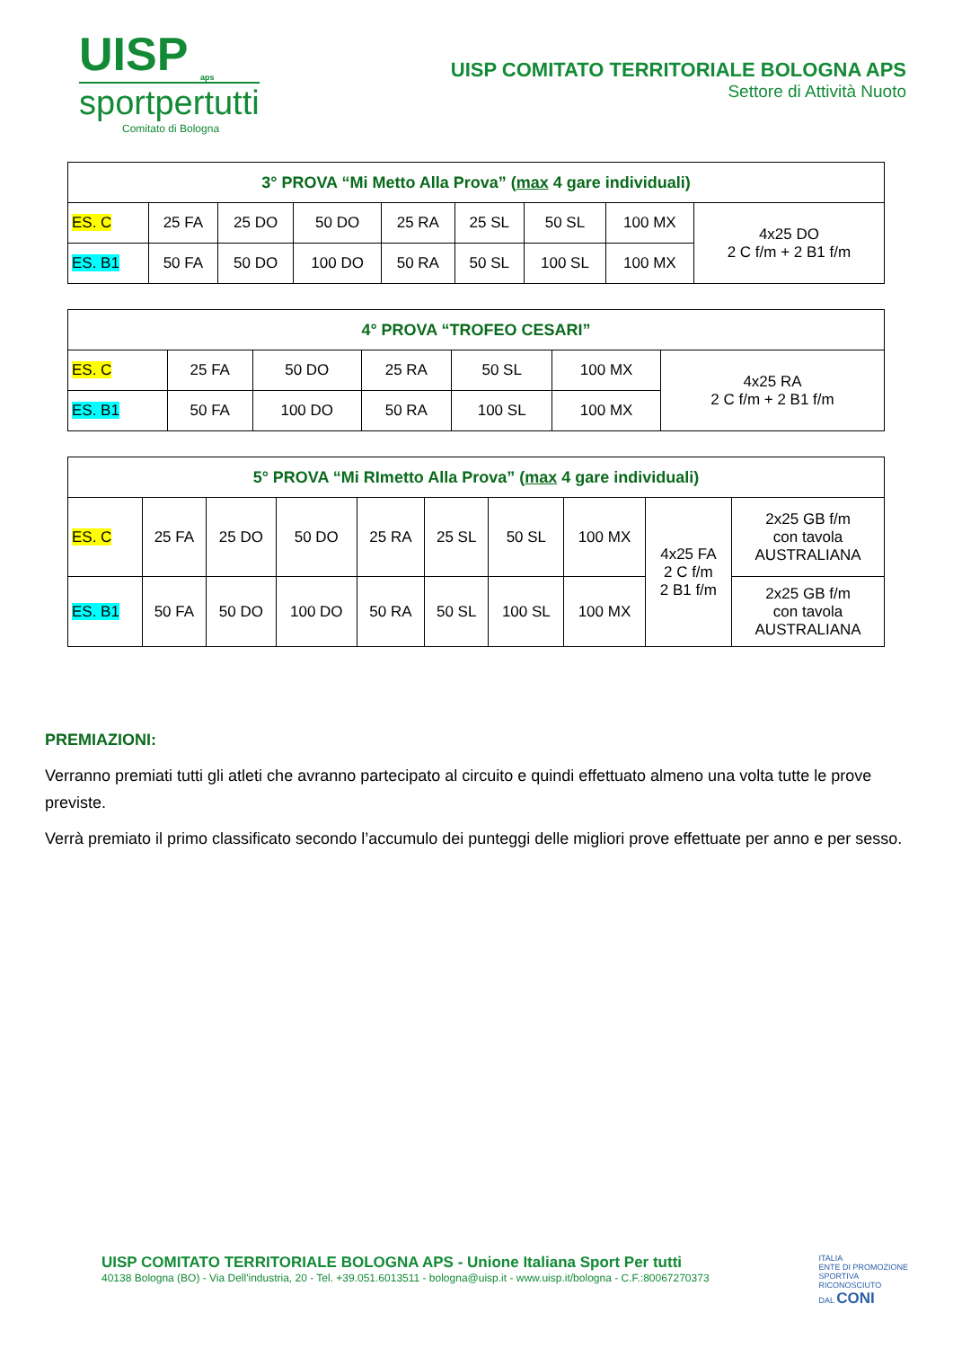UISP <sub>aps</sub>
sportpertutti
Comitato di Bologna
UISP COMITATO TERRITORIALE BOLOGNA APS
Settore di Attività Nuoto
| 3° PROVA “Mi Metto Alla Prova” ( max 4 gare individuali) | | | | | | | | |
| --- | --- | --- | --- | --- | --- | --- | --- | --- |
| ES. C | 25 FA | 25 DO | 50 DO | 25 RA | 25 SL | 50 SL | 100 MX | 4x25 DO 2 C f/m + 2 B1 f/m |
| ES. B1 | 50 FA | 50 DO | 100 DO | 50 RA | 50 SL | 100 SL | 100 MX | |
| 4° PROVA “TROFEO CESARI” | | | | | | |
| --- | --- | --- | --- | --- | --- | --- |
| ES. C | 25 FA | 50 DO | 25 RA | 50 SL | 100 MX | 4x25 RA 2 C f/m + 2 B1 f/m |
| ES. B1 | 50 FA | 100 DO | 50 RA | 100 SL | 100 MX | |
| 5° PROVA “Mi RImetto Alla Prova” ( max 4 gare individuali) | | | | | | | | | |
| --- | --- | --- | --- | --- | --- | --- | --- | --- | --- |
| ES. C | 25 FA | 25 DO | 50 DO | 25 RA | 25 SL | 50 SL | 100 MX | 4x25 FA 2 C f/m 2 B1 f/m | 2x25 GB f/m con tavola AUSTRALIANA |
| ES. B1 | 50 FA | 50 DO | 100 DO | 50 RA | 50 SL | 100 SL | 100 MX | | 2x25 GB f/m con tavola AUSTRALIANA |
PREMIAZIONI:
Verranno premiati tutti gli atleti che avranno partecipato al circuito e quindi effettuato almeno una volta tutte le prove previste.
Verrà premiato il primo classificato secondo l’accumulo dei punteggi delle migliori prove effettuate per anno e per sesso.
UISP COMITATO TERRITORIALE BOLOGNA APS - Unione Italiana Sport Per tutti
40138 Bologna (BO) - Via Dell'industria, 20 - Tel. +39.051.6013511 - bologna@uisp.it - www.uisp.it/bologna - C.F.:80067270373
ITALIA
ENTE DI PROMOZIONE
SPORTIVA
RICONOSCIUTO
DAL CONI